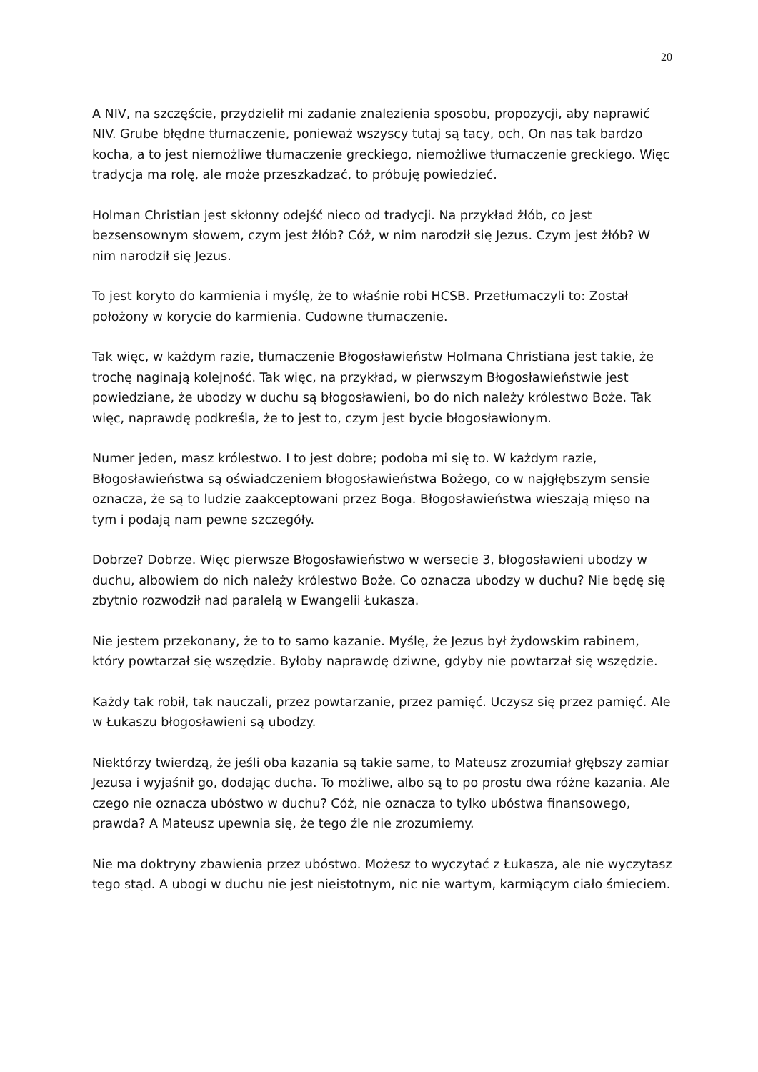20
A NIV, na szczęście, przydzielił mi zadanie znalezienia sposobu, propozycji, aby naprawić NIV. Grube błędne tłumaczenie, ponieważ wszyscy tutaj są tacy, och, On nas tak bardzo kocha, a to jest niemożliwe tłumaczenie greckiego, niemożliwe tłumaczenie greckiego. Więc tradycja ma rolę, ale może przeszkadzać, to próbuję powiedzieć.
Holman Christian jest skłonny odejść nieco od tradycji. Na przykład żłób, co jest bezsensownym słowem, czym jest żłób? Cóż, w nim narodził się Jezus. Czym jest żłób? W nim narodził się Jezus.
To jest koryto do karmienia i myślę, że to właśnie robi HCSB. Przetłumaczyli to: Został położony w korycie do karmienia. Cudowne tłumaczenie.
Tak więc, w każdym razie, tłumaczenie Błogosławieństw Holmana Christiana jest takie, że trochę naginają kolejność. Tak więc, na przykład, w pierwszym Błogosławieństwie jest powiedziane, że ubodzy w duchu są błogosławieni, bo do nich należy królestwo Boże. Tak więc, naprawdę podkreśla, że to jest to, czym jest bycie błogosławionym.
Numer jeden, masz królestwo. I to jest dobre; podoba mi się to. W każdym razie, Błogosławieństwa są oświadczeniem błogosławieństwa Bożego, co w najgłębszym sensie oznacza, że są to ludzie zaakceptowani przez Boga. Błogosławieństwa wieszają mięso na tym i podają nam pewne szczegóły.
Dobrze? Dobrze. Więc pierwsze Błogosławieństwo w wersecie 3, błogosławieni ubodzy w duchu, albowiem do nich należy królestwo Boże. Co oznacza ubodzy w duchu? Nie będę się zbytnio rozwodził nad paralelą w Ewangelii Łukasza.
Nie jestem przekonany, że to to samo kazanie. Myślę, że Jezus był żydowskim rabinem, który powtarzał się wszędzie. Byłoby naprawdę dziwne, gdyby nie powtarzał się wszędzie.
Każdy tak robił, tak nauczali, przez powtarzanie, przez pamięć. Uczysz się przez pamięć. Ale w Łukaszu błogosławieni są ubodzy.
Niektórzy twierdzą, że jeśli oba kazania są takie same, to Mateusz zrozumiał głębszy zamiar Jezusa i wyjaśnił go, dodając ducha. To możliwe, albo są to po prostu dwa różne kazania. Ale czego nie oznacza ubóstwo w duchu? Cóż, nie oznacza to tylko ubóstwa finansowego, prawda? A Mateusz upewnia się, że tego źle nie zrozumiemy.
Nie ma doktryny zbawienia przez ubóstwo. Możesz to wyczytać z Łukasza, ale nie wyczytasz tego stąd. A ubogi w duchu nie jest nieistotnym, nic nie wartym, karmiącym ciało śmieciem.